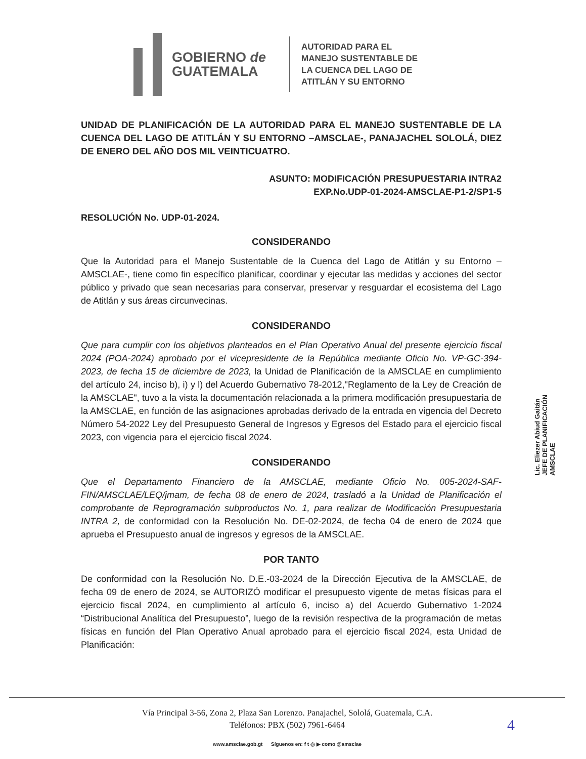GOBIERNO de
GUATEMALA
AUTORIDAD PARA EL
MANEJO SUSTENTABLE DE
LA CUENCA DEL LAGO DE
ATITLÁN Y SU ENTORNO
UNIDAD DE PLANIFICACIÓN DE LA AUTORIDAD PARA EL MANEJO SUSTENTABLE DE LA CUENCA DEL LAGO DE ATITLÁN Y SU ENTORNO –AMSCLAE-, PANAJACHEL SOLOLÁ, DIEZ DE ENERO DEL AÑO DOS MIL VEINTICUATRO.
ASUNTO: MODIFICACIÓN PRESUPUESTARIA INTRA2
EXP.No.UDP-01-2024-AMSCLAE-P1-2/SP1-5
RESOLUCIÓN No. UDP-01-2024.
CONSIDERANDO
Que la Autoridad para el Manejo Sustentable de la Cuenca del Lago de Atitlán y su Entorno –AMSCLAE-, tiene como fin específico planificar, coordinar y ejecutar las medidas y acciones del sector público y privado que sean necesarias para conservar, preservar y resguardar el ecosistema del Lago de Atitlán y sus áreas circunvecinas.
CONSIDERANDO
Que para cumplir con los objetivos planteados en el Plan Operativo Anual del presente ejercicio fiscal 2024 (POA-2024) aprobado por el vicepresidente de la República mediante Oficio No. VP-GC-394-2023, de fecha 15 de diciembre de 2023, la Unidad de Planificación de la AMSCLAE en cumplimiento del artículo 24, inciso b), i) y l) del Acuerdo Gubernativo 78-2012,"Reglamento de la Ley de Creación de la AMSCLAE", tuvo a la vista la documentación relacionada a la primera modificación presupuestaria de la AMSCLAE, en función de las asignaciones aprobadas derivado de la entrada en vigencia del Decreto Número 54-2022 Ley del Presupuesto General de Ingresos y Egresos del Estado para el ejercicio fiscal 2023, con vigencia para el ejercicio fiscal 2024.
CONSIDERANDO
Que el Departamento Financiero de la AMSCLAE, mediante Oficio No. 005-2024-SAF-FIN/AMSCLAE/LEQ/jmam, de fecha 08 de enero de 2024, trasladó a la Unidad de Planificación el comprobante de Reprogramación subproductos No. 1, para realizar de Modificación Presupuestaria INTRA 2, de conformidad con la Resolución No. DE-02-2024, de fecha 04 de enero de 2024 que aprueba el Presupuesto anual de ingresos y egresos de la AMSCLAE.
POR TANTO
De conformidad con la Resolución No. D.E.-03-2024 de la Dirección Ejecutiva de la AMSCLAE, de fecha 09 de enero de 2024, se AUTORIZÓ modificar el presupuesto vigente de metas físicas para el ejercicio fiscal 2024, en cumplimiento al artículo 6, inciso a) del Acuerdo Gubernativo 1-2024 “Distribucional Analítica del Presupuesto”, luego de la revisión respectiva de la programación de metas físicas en función del Plan Operativo Anual aprobado para el ejercicio fiscal 2024, esta Unidad de Planificación:
Lic. Eliezer Abiud Gaitán
JEFE DE PLANIFICACIÓN
AMSCLAE
Vía Principal 3-56, Zona 2, Plaza San Lorenzo. Panajachel, Sololá, Guatemala, C.A.
Teléfonos: PBX (502) 7961-6464 4
www.amsclae.gob.gt Síguenos en: f t ◎ ▶ como @amsclae